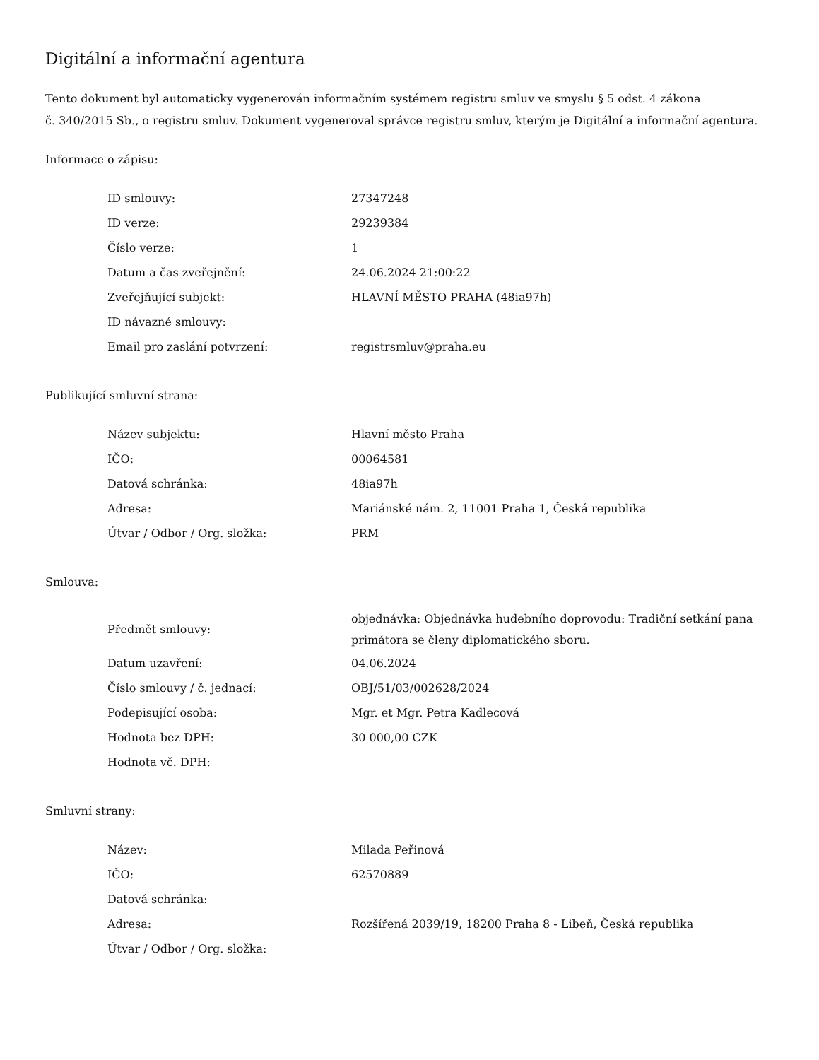Digitální a informační agentura
Tento dokument byl automaticky vygenerován informačním systémem registru smluv ve smyslu § 5 odst. 4 zákona
č. 340/2015 Sb., o registru smluv. Dokument vygeneroval správce registru smluv, kterým je Digitální a informační agentura.
Informace o zápisu:
| ID smlouvy: | 27347248 |
| ID verze: | 29239384 |
| Číslo verze: | 1 |
| Datum a čas zveřejnění: | 24.06.2024 21:00:22 |
| Zveřejňující subjekt: | HLAVNÍ MĚSTO PRAHA (48ia97h) |
| ID návazné smlouvy: | |
| Email pro zaslání potvrzení: | registrsmluv@praha.eu |
Publikující smluvní strana:
| Název subjektu: | Hlavní město Praha |
| IČO: | 00064581 |
| Datová schránka: | 48ia97h |
| Adresa: | Mariánské nám. 2, 11001 Praha 1, Česká republika |
| Útvar / Odbor / Org. složka: | PRM |
Smlouva:
| Předmět smlouvy: | objednávka: Objednávka hudebního doprovodu: Tradiční setkání pana primátora se členy diplomatického sboru. |
| Datum uzavření: | 04.06.2024 |
| Číslo smlouvy / č. jednací: | OBJ/51/03/002628/2024 |
| Podepisující osoba: | Mgr. et Mgr. Petra Kadlecová |
| Hodnota bez DPH: | 30 000,00 CZK |
| Hodnota vč. DPH: | |
Smluvní strany:
| Název: | Milada Peřinová |
| IČO: | 62570889 |
| Datová schránka: | |
| Adresa: | Rozšířená 2039/19, 18200 Praha 8 - Libeň, Česká republika |
| Útvar / Odbor / Org. složka: | |